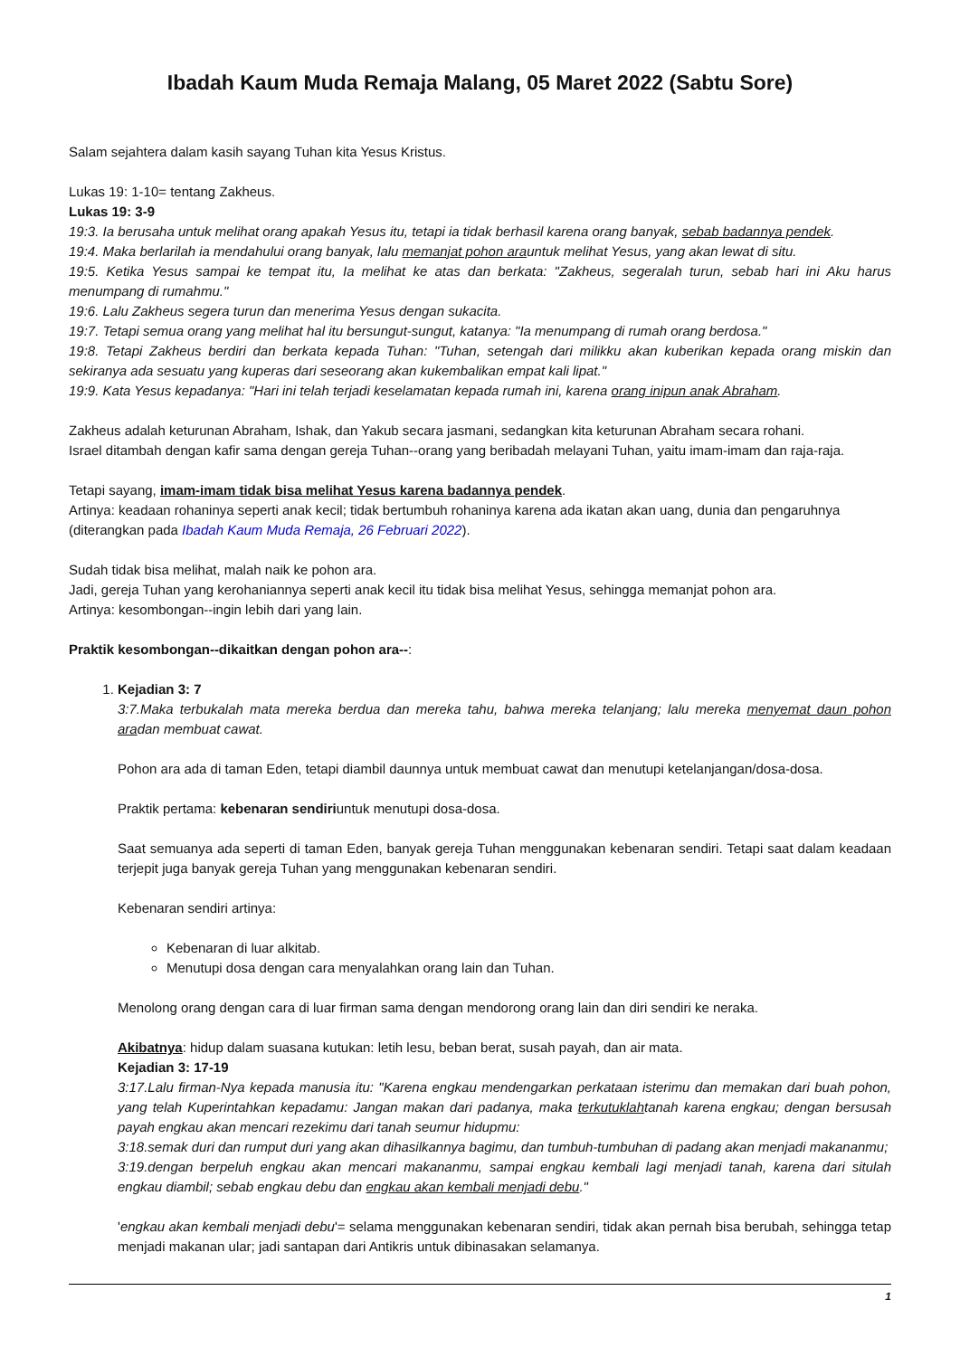Ibadah Kaum Muda Remaja Malang, 05 Maret 2022 (Sabtu Sore)
Salam sejahtera dalam kasih sayang Tuhan kita Yesus Kristus.
Lukas 19: 1-10= tentang Zakheus.
Lukas 19: 3-9
19:3. Ia berusaha untuk melihat orang apakah Yesus itu, tetapi ia tidak berhasil karena orang banyak, sebab badannya pendek.
19:4. Maka berlarilah ia mendahului orang banyak, lalu memanjat pohon arauntuk melihat Yesus, yang akan lewat di situ.
19:5. Ketika Yesus sampai ke tempat itu, Ia melihat ke atas dan berkata: "Zakheus, segeralah turun, sebab hari ini Aku harus menumpang di rumahmu."
19:6. Lalu Zakheus segera turun dan menerima Yesus dengan sukacita.
19:7. Tetapi semua orang yang melihat hal itu bersungut-sungut, katanya: "Ia menumpang di rumah orang berdosa."
19:8. Tetapi Zakheus berdiri dan berkata kepada Tuhan: "Tuhan, setengah dari milikku akan kuberikan kepada orang miskin dan sekiranya ada sesuatu yang kuperas dari seseorang akan kukembalikan empat kali lipat."
19:9. Kata Yesus kepadanya: "Hari ini telah terjadi keselamatan kepada rumah ini, karena orang inipun anak Abraham.
Zakheus adalah keturunan Abraham, Ishak, dan Yakub secara jasmani, sedangkan kita keturunan Abraham secara rohani.
Israel ditambah dengan kafir sama dengan gereja Tuhan--orang yang beribadah melayani Tuhan, yaitu imam-imam dan raja-raja.
Tetapi sayang, imam-imam tidak bisa melihat Yesus karena badannya pendek.
Artinya: keadaan rohaninya seperti anak kecil; tidak bertumbuh rohaninya karena ada ikatan akan uang, dunia dan pengaruhnya (diterangkan pada Ibadah Kaum Muda Remaja, 26 Februari 2022).
Sudah tidak bisa melihat, malah naik ke pohon ara.
Jadi, gereja Tuhan yang kerohaniannya seperti anak kecil itu tidak bisa melihat Yesus, sehingga memanjat pohon ara.
Artinya: kesombongan--ingin lebih dari yang lain.
Praktik kesombongan--dikaitkan dengan pohon ara--:
1. Kejadian 3: 7
3:7.Maka terbukalah mata mereka berdua dan mereka tahu, bahwa mereka telanjang; lalu mereka menyemat daun pohon aradan membuat cawat.
Pohon ara ada di taman Eden, tetapi diambil daunnya untuk membuat cawat dan menutupi ketelanjangan/dosa-dosa.
Praktik pertama: kebenaran sendiriuntuk menutupi dosa-dosa.
Saat semuanya ada seperti di taman Eden, banyak gereja Tuhan menggunakan kebenaran sendiri. Tetapi saat dalam keadaan terjepit juga banyak gereja Tuhan yang menggunakan kebenaran sendiri.
Kebenaran sendiri artinya:
Kebenaran di luar alkitab.
Menutupi dosa dengan cara menyalahkan orang lain dan Tuhan.
Menolong orang dengan cara di luar firman sama dengan mendorong orang lain dan diri sendiri ke neraka.
Akibatnya: hidup dalam suasana kutukan: letih lesu, beban berat, susah payah, dan air mata.
Kejadian 3: 17-19
3:17.Lalu firman-Nya kepada manusia itu: "Karena engkau mendengarkan perkataan isterimu dan memakan dari buah pohon, yang telah Kuperintahkan kepadamu: Jangan makan dari padanya, maka terkutuklahtanah karena engkau; dengan bersusah payah engkau akan mencari rezekimu dari tanah seumur hidupmu:
3:18.semak duri dan rumput duri yang akan dihasilkannya bagimu, dan tumbuh-tumbuhan di padang akan menjadi makananmu;
3:19.dengan berpeluh engkau akan mencari makananmu, sampai engkau kembali lagi menjadi tanah, karena dari situlah engkau diambil; sebab engkau debu dan engkau akan kembali menjadi debu."
'engkau akan kembali menjadi debu'= selama menggunakan kebenaran sendiri, tidak akan pernah bisa berubah, sehingga tetap menjadi makanan ular; jadi santapan dari Antikris untuk dibinasakan selamanya.
1